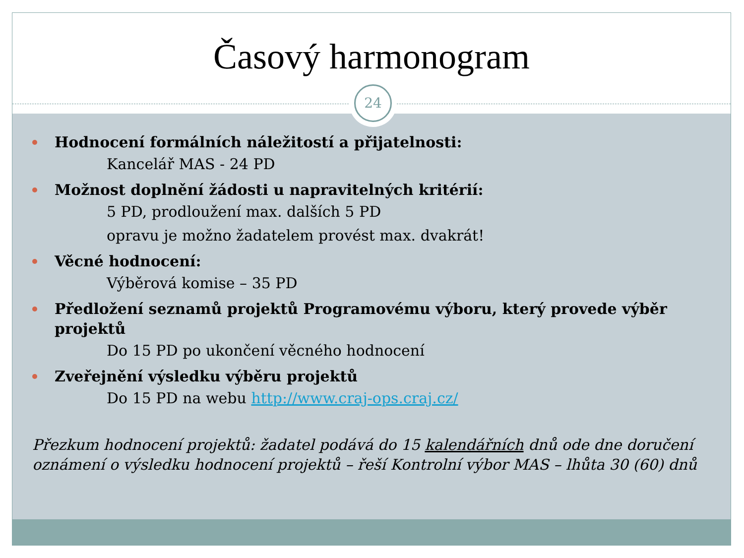Časový harmonogram
Hodnocení formálních náležitostí a přijatelnosti:
Kancelář MAS - 24 PD
Možnost doplnění žádosti u napravitelných kritérií:
5 PD, prodloužení max. dalších 5 PD
opravu je možno žadatelem provést max. dvakrát!
Věcné hodnocení:
Výběrová komise – 35 PD
Předložení seznamů projektů Programovému výboru, který provede výběr projektů
Do 15 PD po ukončení věcného hodnocení
Zveřejnění výsledku výběru projektů
Do 15 PD na webu http://www.craj-ops.craj.cz/
Přezkum hodnocení projektů: žadatel podává do 15 kalendářních dnů ode dne doručení oznámení o výsledku hodnocení projektů – řeší Kontrolní výbor MAS – lhůta 30 (60) dnů
24